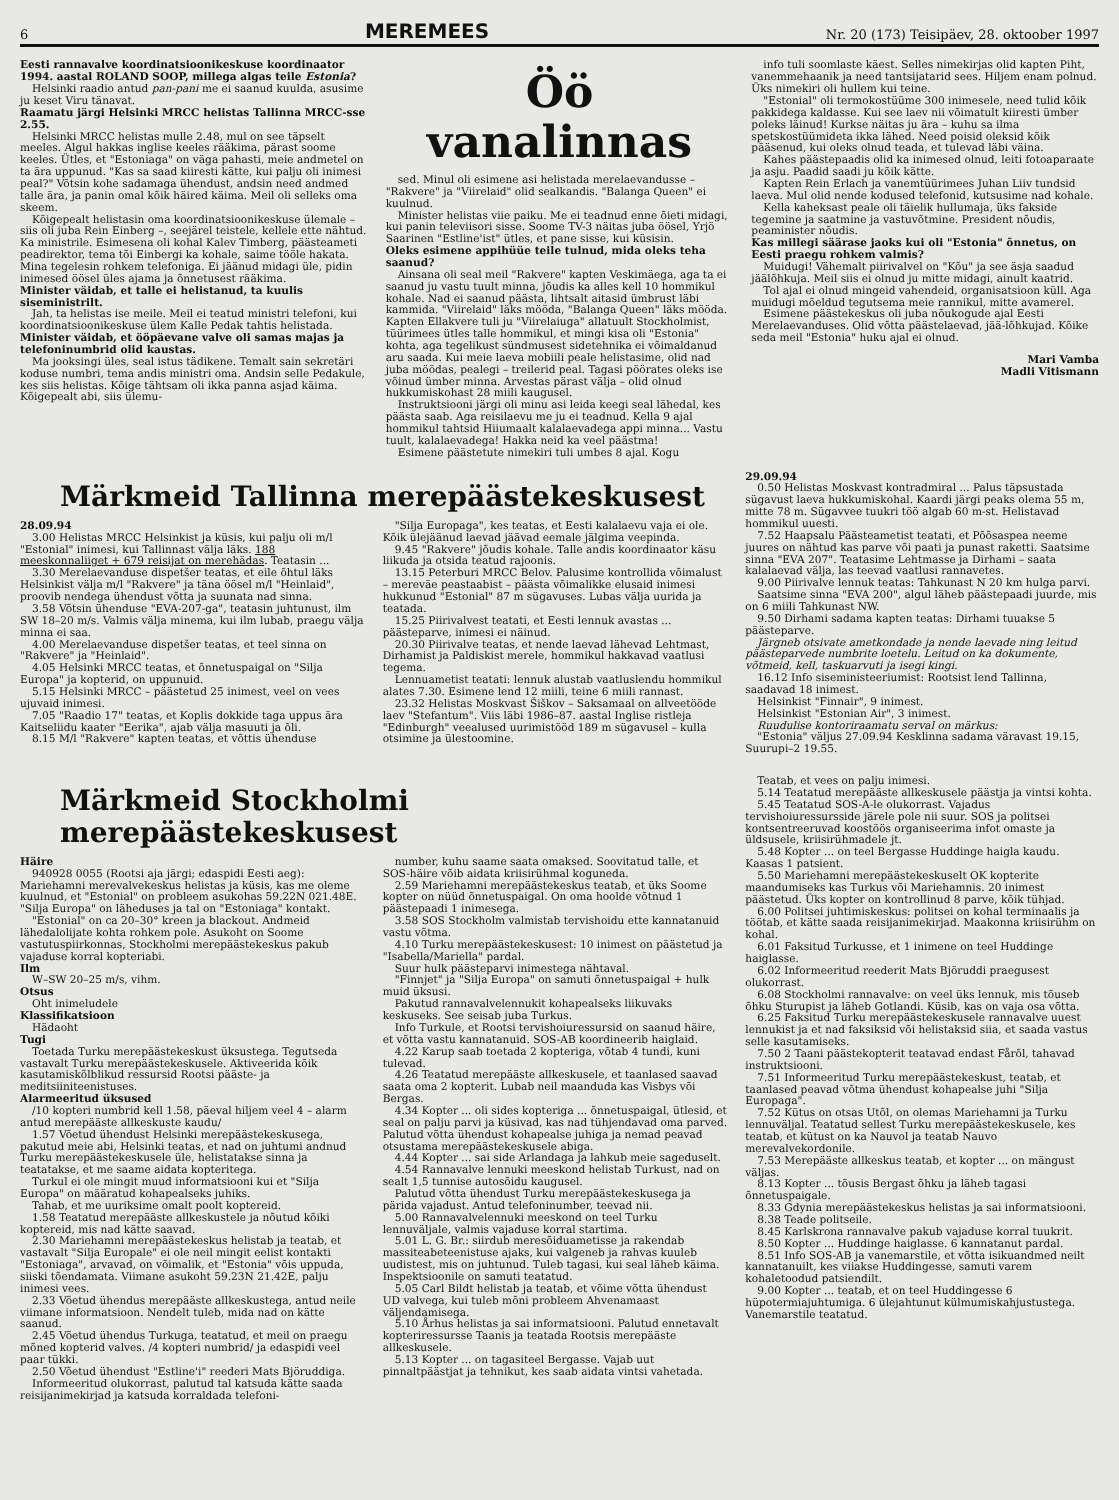6 MEREMEES Nr. 20 (173) Teisipäev, 28. oktoober 1997
Eesti rannavalve koordinatsioonikeskuse koordinaator 1994. aastal ROLAND SOOP, millega algas teile Estonia?
Helsinki raadio antud pan-pani me ei saanud kuulda, asusime ju keset Viru tänavat.
Raamatu järgi Helsinki MRCC helistas Tallinna MRCC-sse 2.55.
Helsinki MRCC helistas mulle 2.48, mul on see täpselt meeles. Algul hakkas inglise keeles rääkima, pärast soome keeles. Ütles, et "Estoniaga" on väga pahasti, meie andmetel on ta ära uppunud. "Kas sa saad kiiresti kätte, kui palju oli inimesi peal?" Võtsin kohe sadamaga ühendust, andsin need andmed talle ära, ja panin omal kõik häired käima. Meil oli selleks oma skeem.
Kõigepealt helistasin oma koordinatsioonikeskuse ülemale – siis oli juba Rein Einberg –, seejärel teistele, kellele ette nähtud. Ka ministrile. Esimesena oli kohal Kalev Timberg, päästeameti peadirektor, tema tõi Einbergi ka kohale, saime tööle hakata. Mina tegelesin rohkem telefoniga. Ei jäänud midagi üle, pidin inimesed öösel üles ajama ja õnnetusest rääkima.
Minister väidab, et talle ei helistanud, ta kuulis siseministrilt.
Jah, ta helistas ise meile. Meil ei teatud ministri telefoni, kui koordinatsioonikeskuse ülem Kalle Pedak tahtis helistada.
Minister väidab, et ööpäevane valve oli samas majas ja telefoninumbrid olid kaustas.
Ma jooksingi üles, seal istus tädikene. Temalt sain sekretäri koduse numbri, tema andis ministri oma. Andsin selle Pedakule, kes siis helistas. Kõige tähtsam oli ikka panna asjad käima. Kõigepealt abi, siis ülemu-
Öö vanalinnas
sed. Minul oli esimene asi helistada merelaevandusse – "Rakvere" ja "Viirelaid" olid sealkandis. "Balanga Queen" ei kuulnud.
Minister helistas viie paiku. Me ei teadnud enne õieti midagi, kui panin televiisori sisse. Soome TV-3 näitas juba öösel, Yrjö Saarinen "Estline'ist" ütles, et pane sisse, kui küsisin.
Oleks esimene appihüüe teile tulnud, mida oleks teha saanud?
Ainsana oli seal meil "Rakvere" kapten Veskimäega, aga ta ei saanud ju vastu tuult minna, jõudis ka alles kell 10 hommikul kohale. Nad ei saanud päästa, lihtsalt aitasid ümbrust läbi kammida. "Viirelaid" läks mööda, "Balanga Queen" läks mööda. Kapten Ellakvere tuli ju "Viirelaiuga" allatuult Stockholmist, tüürimees ütles talle hommikul, et mingi kisa oli "Estonia" kohta, aga tegelikust sündmusest sidetehnika ei võimaldanud aru saada. Kui meie laeva mobiili peale helistasime, olid nad juba möödas, pealegi – treilerid peal. Tagasi pöörates oleks ise võinud ümber minna. Arvestas pärast välja – olid olnud hukkumiskohast 28 miili kaugusel.
Instruktsiooni järgi oli minu asi leida keegi seal lähedal, kes päästa saab. Aga reisilaevu me ju ei teadnud. Kella 9 ajal hommikul tahtsid Hiiumaalt kalalaevadega appi minna... Vastu tuult, kalalaevadega! Hakka neid ka veel päästma!
Esimene päästetute nimekiri tuli umbes 8 ajal. Kogu
info tuli soomlaste käest. Selles nimekirjas olid kapten Piht, vanemmehaanik ja need tantsijatarid sees. Hiljem enam polnud. Üks nimekiri oli hullem kui teine.
"Estonial" oli termokostüüme 300 inimesele, need tulid kõik pakkidega kaldasse. Kui see laev nii võimatult kiiresti ümber poleks läinud! Kurkse näitas ju ära – kuhu sa ilma spetskostüümideta ikka lähed. Need poisid oleksid kõik pääsenud, kui oleks olnud teada, et tulevad läbi väina.
Kahes päästepaadis olid ka inimesed olnud, leiti fotoaparaate ja asju. Paadid saadi ju kõik kätte.
Kapten Rein Erlach ja vanemtüürimees Juhan Liiv tundsid laeva. Mul olid nende kodused telefonid, kutsusime nad kohale.
Kella kaheksast peale oli täielik hullumaja, üks fakside tegemine ja saatmine ja vastuvõtmine. President nõudis, peaminister nõudis.
Kas millegi säärase jaoks kui oli "Estonia" õnnetus, on Eesti praegu rohkem valmis?
Muidugi! Vähemalt piirivalvel on "Kõu" ja see äsja saadud jäälõhkuja. Meil siis ei olnud ju mitte midagi, ainult kaatrid.
Tol ajal ei olnud mingeid vahendeid, organisatsioon küll. Aga muidugi mõeldud tegutsema meie rannikul, mitte avamerel.
Esimene päästekeskus oli juba nõukogude ajal Eesti Merelaevanduses. Olid võtta päästelaevad, jää-lõhkujad. Kõike seda meil "Estonia" huku ajal ei olnud.
Mari Vamba
Madli Vitismann
Märkmeid Tallinna merepäästekeskusest
28.09.94
3.00 Helistas MRCC Helsinkist ja küsis, kui palju oli m/l "Estonial" inimesi, kui Tallinnast välja läks. 188 meeskonnaliiget + 679 reisijat on merehädas. Teatasin ...
3.30 Merelaevanduse dispetšer teatas, et eile õhtul läks Helsinkist välja m/l "Rakvere" ja täna öösel m/l "Heinlaid", proovib nendega ühendust võtta ja suunata nad sinna.
3.58 Võtsin ühenduse "EVA-207-ga", teatasin juhtunust, ilm SW 18–20 m/s. Valmis välja minema, kui ilm lubab, praegu välja minna ei saa.
4.00 Merelaevanduse dispetšer teatas, et teel sinna on "Rakvere" ja "Heinlaid".
4.05 Helsinki MRCC teatas, et õnnetuspaigal on "Silja Europa" ja kopterid, on uppunuid.
5.15 Helsinki MRCC – päästetud 25 inimest, veel on vees ujuvaid inimesi.
7.05 "Raadio 17" teatas, et Koplis dokkide taga uppus ära Kaitseliidu kaater "Eerika", ajab välja masuuti ja õli.
8.15 M/l "Rakvere" kapten teatas, et võttis ühenduse
"Silja Europaga", kes teatas, et Eesti kalalaevu vaja ei ole. Kõik ülejäänud laevad jäävad eemale jälgima veepinda.
9.45 "Rakvere" jõudis kohale. Talle andis koordinaator käsu liikuda ja otsida teatud rajoonis.
13.15 Peterburi MRCC Belov. Palusime kontrollida võimalust – mereväe peastaabist – päästa võimalikke elusaid inimesi hukkunud "Estonial" 87 m sügavuses. Lubas välja uurida ja teatada.
15.25 Piirivalvest teatati, et Eesti lennuk avastas ... päästeparve, inimesi ei näinud.
20.30 Piirivalve teatas, et nende laevad lähevad Lehtmast, Dirhamist ja Paldiskist merele, hommikul hakkavad vaatlusi tegema.
Lennuametist teatati: lennuk alustab vaatluslendu hommikul alates 7.30. Esimene lend 12 miili, teine 6 miili rannast.
23.32 Helistas Moskvast Šiškov – Saksamaal on allveetööde laev "Stefantum". Viis läbi 1986–87. aastal Inglise ristleja "Edinburgh" veealused uurimistööd 189 m sügavusel – kulla otsimine ja ülestoomine.
29.09.94
0.50 Helistas Moskvast kontradmiral ... Palus täpsustada sügavust laeva hukkumiskohal. Kaardi järgi peaks olema 55 m, mitte 78 m. Sügavvee tuukri töö algab 60 m-st. Helistavad hommikul uuesti.
7.52 Haapsalu Päästeametist teatati, et Põõsaspea neeme juures on nähtud kas parve või paati ja punast raketti. Saatsime sinna "EVA 207". Teatasime Lehtmasse ja Dirhami – saata kalalaevad välja, las teevad vaatlusi rannavetes.
9.00 Piirivalve lennuk teatas: Tahkunast N 20 km hulga parvi.
Saatsime sinna "EVA 200", algul läheb päästepaadi juurde, mis on 6 miili Tahkunast NW.
9.50 Dirhami sadama kapten teatas: Dirhami tuuakse 5 päästeparve.
Järgneb otsivate ametkondade ja nende laevade ning leitud päästeparvede numbrite loetelu. Leitud on ka dokumente, võtmeid, kell, taskuarvuti ja isegi kingi.
16.12 Info siseministeeriumist: Rootsist lend Tallinna, saadavad 18 inimest.
Helsinkist "Finnair", 9 inimest.
Helsinkist "Estonian Air", 3 inimest.
Ruudulise kontoriraamatu serval on märkus:
"Estonia" väljus 27.09.94 Kesklinna sadama väravast 19.15, Suurupi–2 19.55.
Märkmeid Stockholmi merepäästekeskusest
Häire
940928 0055 (Rootsi aja järgi; edaspidi Eesti aeg): Mariehamni merevalvekeskus helistas ja küsis, kas me oleme kuulnud, et "Estonial" on probleem asukohas 59.22N 021.48E. "Silja Europa" on läheduses ja tal on "Estoniaga" kontakt.
"Estonial" on ca 20–30° kreen ja blackout. Andmeid lähedalolijate kohta rohkem pole. Asukoht on Soome vastutuspiirkonnas, Stockholmi merepäästekeskus pakub vajaduse korral kopteriabi.
Ilm
W–SW 20–25 m/s, vihm.
Otsus
Oht inimeludele
Klassifikatsioon
Hädaoht
Tugi
Toetada Turku merepäästekeskust üksustega. Tegutseda vastavalt Turku merepäästekeskusele. Aktiveerida kõik kasutamiskõlblikud ressursid Rootsi pääste- ja meditsiiniteenistuses.
Alarmeeritud üksused
/10 kopteri numbrid kell 1.58, päeval hiljem veel 4 – alarm antud merepääste allkeskuste kaudu/
1.57 Võetud ühendust Helsinki merepäästekeskusega, pakutud meie abi, Helsinki teatas, et nad on juhtumi andnud Turku merepäästekeskusele üle, helistatakse sinna ja teatatakse, et me saame aidata kopteritega.
Turkul ei ole mingit muud informatsiooni kui et "Silja Europa" on määratud kohapealseks juhiks.
Tahab, et me uuriksime omalt poolt koptereid.
1.58 Teatatud merepääste allkeskustele ja nõutud kõiki koptereid, mis nad kätte saavad.
2.30 Mariehamni merepäästekeskus helistab ja teatab, et vastavalt "Silja Europale" ei ole neil mingit eelist kontakti "Estoniaga", arvavad, on võimalik, et "Estonia" võis uppuda, siiski tõendamata. Viimane asukoht 59.23N 21.42E, palju inimesi vees.
2.33 Võetud ühendus merepääste allkeskustega, antud neile viimane informatsioon. Nendelt tuleb, mida nad on kätte saanud.
2.45 Võetud ühendus Turkuga, teatatud, et meil on praegu mõned kopterid valves. /4 kopteri numbrid/ ja edaspidi veel paar tükki.
2.50 Võetud ühendust "Estline'i" reederi Mats Björuddiga.
Informeeritud olukorrast, palutud tal katsuda kätte saada reisijanimekirjad ja katsuda korraldada telefoni-
number, kuhu saame saata omaksed. Soovitatud talle, et SOS-häire võib aidata kriisirühmal koguneda.
2.59 Mariehamni merepäästekeskus teatab, et üks Soome kopter on nüüd õnnetuspaigal. On oma hoolde võtnud 1 päästepaadi 1 inimesega.
3.58 SOS Stockholm valmistab tervishoidu ette kannatanuid vastu võtma.
4.10 Turku merepäästekeskusest: 10 inimest on päästetud ja "Isabella/Mariella" pardal.
Suur hulk päästeparvi inimestega nähtaval.
"Finnjet" ja "Silja Europa" on samuti õnnetuspaigal + hulk muid üksusi.
Pakutud rannavalvelennukit kohapealseks liikuvaks keskuseks. See seisab juba Turkus.
Info Turkule, et Rootsi tervishoiuressursid on saanud häire, et võtta vastu kannatanuid. SOS-AB koordineerib haiglaid.
4.22 Karup saab toetada 2 kopteriga, võtab 4 tundi, kuni tulevad.
4.26 Teatatud merepääste allkeskusele, et taanlased saavad saata oma 2 kopterit. Lubab neil maanduda kas Visbys või Bergas.
4.34 Kopter ... oli sides kopteriga ... õnnetuspaigal, ütlesid, et seal on palju parvi ja küsivad, kas nad tühjendavad oma parved. Palutud võtta ühendust kohapealse juhiga ja nemad peavad otsustama merepäästekeskusele abiga.
4.44 Kopter ... sai side Arlandaga ja lahkub meie sageduselt.
4.54 Rannavalve lennuki meeskond helistab Turkust, nad on sealt 1,5 tunnise autosõidu kaugusel.
Palutud võtta ühendust Turku merepäästekeskusega ja pärida vajadust. Antud telefoninumber, teevad nii.
5.00 Rannavalvelennuki meeskond on teel Turku lennuväljale, valmis vajaduse korral startima.
5.01 L. G. Br.: siirdub meresõiduametisse ja rakendab massiteabeteenistuse ajaks, kui valgeneb ja rahvas kuuleb uudistest, mis on juhtunud. Tuleb tagasi, kui seal läheb käima. Inspektsioonile on samuti teatatud.
5.05 Carl Bildt helistab ja teatab, et võime võtta ühendust UD valvega, kui tuleb mõni probleem Ahvenamaast väljendamisega.
5.10 Århus helistas ja sai informatsiooni. Palutud ennetavalt kopteriressursse Taanis ja teatada Rootsis merepääste allkeskusele.
5.13 Kopter ... on tagasiteel Bergasse. Vajab uut pinnaltpäästjat ja tehnikut, kes saab aidata vintsi vahetada.
Teatab, et vees on palju inimesi.
5.14 Teatatud merepääste allkeskusele päästja ja vintsi kohta.
5.45 Teatatud SOS-A-le olukorrast. Vajadus tervishoiuressursside järele pole nii suur. SOS ja politsei kontsentreeruvad koostöös organiseerima infot omaste ja üldsusele, kriisirühmadele jt.
5.48 Kopter ... on teel Bergasse Huddinge haigla kaudu. Kaasas 1 patsient.
5.50 Mariehamni merepäästekeskuselt OK kopterite maandumiseks kas Turkus või Mariehamnis. 20 inimest päästetud. Üks kopter on kontrollinud 8 parve, kõik tühjad.
6.00 Politsei juhtimiskeskus: politsei on kohal terminaalis ja töötab, et kätte saada reisijanimekirjad. Maakonna kriisirühm on kohal.
6.01 Faksitud Turkusse, et 1 inimene on teel Huddinge haiglasse.
6.02 Informeeritud reederit Mats Björuddi praegusest olukorrast.
6.08 Stockholmi rannavalve: on veel üks lennuk, mis tõuseb õhku Sturupist ja läheb Gotlandi. Küsib, kas on vaja osa võtta.
6.25 Faksitud Turku merepäästekeskusele rannavalve uuest lennukist ja et nad faksiksid või helistaksid siia, et saada vastus selle kasutamiseks.
7.50 2 Taani päästekopterit teatavad endast Fårõl, tahavad instruktsiooni.
7.51 Informeeritud Turku merepäästekeskust, teatab, et taanlased peavad võtma ühendust kohapealse juhi "Silja Europaga".
7.52 Kütus on otsas Utõl, on olemas Mariehamni ja Turku lennuväljal. Teatatud sellest Turku merepäästekeskusele, kes teatab, et kütust on ka Nauvol ja teatab Nauvo merevalvekordonile.
7.53 Merepääste allkeskus teatab, et kopter ... on mängust väljas.
8.13 Kopter ... tõusis Bergast õhku ja läheb tagasi õnnetuspaigale.
8.33 Gdynia merepäästekeskus helistas ja sai informatsiooni.
8.38 Teade politseile.
8.45 Karlskrona rannavalve pakub vajaduse korral tuukrit.
8.50 Kopter ... Huddinge haiglasse. 6 kannatanut pardal.
8.51 Info SOS-AB ja vanemarstile, et võtta isikuandmed neilt kannatanuilt, kes viiakse Huddingesse, samuti varem kohaletoodud patsiendilt.
9.00 Kopter ... teatab, et on teel Huddingesse 6 hüpotermiajuhtumiga. 6 ülejahtunut külmumiskahjustustega. Vanemarstile teatatud.